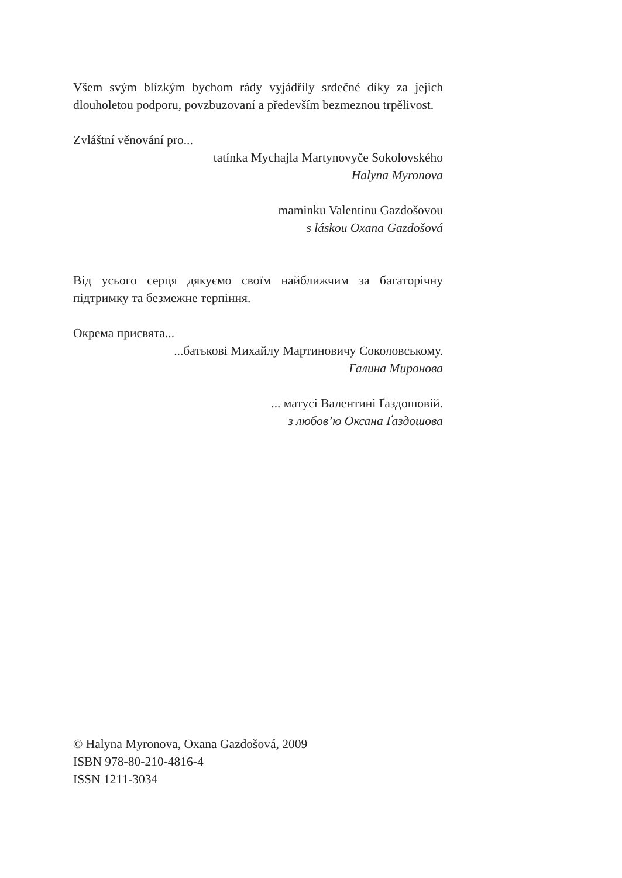Všem svým blízkým bychom rády vyjádřily srdečné díky za jejich dlouholetou podporu, povzbuzovaní a především bezmeznou trpělivost.
Zvláštní věnování pro...
tatínka Mychajla Martynovyče Sokolovského
Halyna Myronova
maminku Valentinu Gazdošovou
s láskou Oxana Gazdošová
Від усього серця дякуємо своїм найближчим за багаторічну підтримку та безмежне терпіння.
Окрема присвята...
...батькові Михайлу Мартиновичу Соколовському.
Галина Миронова
... матусі Валентині Ґаздошовій.
з любов’ю Оксана Ґаздошова
© Halyna Myronova, Oxana Gazdošová, 2009
ISBN 978-80-210-4816-4
ISSN 1211-3034